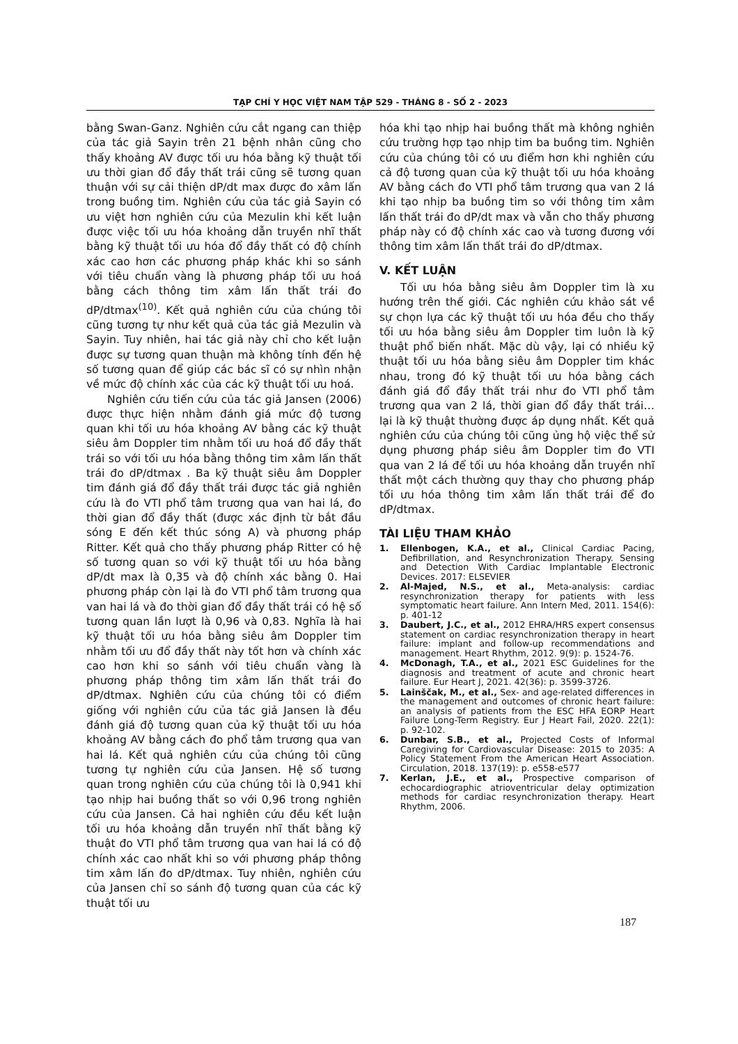TẠP CHÍ Y HỌC VIỆT NAM TẬP 529 - THÁNG 8 - SỐ 2 - 2023
bằng Swan-Ganz. Nghiên cứu cắt ngang can thiệp của tác giả Sayin trên 21 bệnh nhân cũng cho thấy khoảng AV được tối ưu hóa bằng kỹ thuật tối ưu thời gian đổ đầy thất trái cũng sẽ tương quan thuận với sự cải thiện dP/dt max được đo xâm lấn trong buồng tim. Nghiên cứu của tác giả Sayin có ưu việt hơn nghiên cứu của Mezulin khi kết luận được việc tối ưu hóa khoảng dẫn truyền nhĩ thất bằng kỹ thuật tối ưu hóa đổ đầy thất có độ chính xác cao hơn các phương pháp khác khi so sánh với tiêu chuẩn vàng là phương pháp tối ưu hoá bằng cách thông tim xâm lấn thất trái đo dP/dtmax<sup>(10)</sup>. Kết quả nghiên cứu của chúng tôi cũng tương tự như kết quả của tác giả Mezulin và Sayin. Tuy nhiên, hai tác giả này chỉ cho kết luận được sự tương quan thuận mà không tính đến hệ số tương quan để giúp các bác sĩ có sự nhìn nhận về mức độ chính xác của các kỹ thuật tối ưu hoá.
Nghiên cứu tiến cứu của tác giả Jansen (2006) được thực hiện nhằm đánh giá mức độ tương quan khi tối ưu hóa khoảng AV bằng các kỹ thuật siêu âm Doppler tim nhằm tối ưu hoá đổ đầy thất trái so với tối ưu hóa bằng thông tim xâm lấn thất trái đo dP/dtmax . Ba kỹ thuật siêu âm Doppler tim đánh giá đổ đầy thất trái được tác giả nghiên cứu là đo VTI phổ tâm trương qua van hai lá, đo thời gian đổ đầy thất (được xác định từ bắt đầu sóng E đến kết thúc sóng A) và phương pháp Ritter. Kết quả cho thấy phương pháp Ritter có hệ số tương quan so với kỹ thuật tối ưu hóa bằng dP/dt max là 0,35 và độ chính xác bằng 0. Hai phương pháp còn lại là đo VTI phổ tâm trương qua van hai lá và đo thời gian đổ đầy thất trái có hệ số tương quan lần lượt là 0,96 và 0,83. Nghĩa là hai kỹ thuật tối ưu hóa bằng siêu âm Doppler tim nhằm tối ưu đổ đầy thất này tốt hơn và chính xác cao hơn khi so sánh với tiêu chuẩn vàng là phương pháp thông tim xâm lấn thất trái đo dP/dtmax. Nghiên cứu của chúng tôi có điểm giống với nghiên cứu của tác giả Jansen là đều đánh giá độ tương quan của kỹ thuật tối ưu hóa khoảng AV bằng cách đo phổ tâm trương qua van hai lá. Kết quả nghiên cứu của chúng tôi cũng tương tự nghiên cứu của Jansen. Hệ số tương quan trong nghiên cứu của chúng tôi là 0,941 khi tạo nhịp hai buồng thất so với 0,96 trong nghiên cứu của Jansen. Cả hai nghiên cứu đều kết luận tối ưu hóa khoảng dẫn truyền nhĩ thất bằng kỹ thuật đo VTI phổ tâm trương qua van hai lá có độ chính xác cao nhất khi so với phương pháp thông tim xâm lấn đo dP/dtmax. Tuy nhiên, nghiên cứu của Jansen chỉ so sánh độ tương quan của các kỹ thuật tối ưu
hóa khi tạo nhịp hai buồng thất mà không nghiên cứu trường hợp tạo nhịp tim ba buồng tim. Nghiên cứu của chúng tôi có ưu điểm hơn khi nghiên cứu cả độ tương quan của kỹ thuật tối ưu hóa khoảng AV bằng cách đo VTI phổ tâm trương qua van 2 lá khi tạo nhịp ba buồng tim so với thông tim xâm lấn thất trái đo dP/dt max và vẫn cho thấy phương pháp này có độ chính xác cao và tương đương với thông tim xâm lấn thất trái đo dP/dtmax.
V. KẾT LUẬN
Tối ưu hóa bằng siêu âm Doppler tim là xu hướng trên thế giới. Các nghiên cứu khảo sát về sự chọn lựa các kỹ thuật tối ưu hóa đều cho thấy tối ưu hóa bằng siêu âm Doppler tim luôn là kỹ thuật phổ biến nhất. Mặc dù vậy, lại có nhiều kỹ thuật tối ưu hóa bằng siêu âm Doppler tim khác nhau, trong đó kỹ thuật tối ưu hóa bằng cách đánh giá đổ đầy thất trái như đo VTI phổ tâm trương qua van 2 lá, thời gian đổ đầy thất trái… lại là kỹ thuật thường được áp dụng nhất. Kết quả nghiên cứu của chúng tôi cũng ủng hộ việc thể sử dụng phương pháp siêu âm Doppler tim đo VTI qua van 2 lá để tối ưu hóa khoảng dẫn truyền nhĩ thất một cách thường quy thay cho phương pháp tối ưu hóa thông tim xâm lấn thất trái để đo dP/dtmax.
TÀI LIỆU THAM KHẢO
1. Ellenbogen, K.A., et al., Clinical Cardiac Pacing, Defibrillation, and Resynchronization Therapy. Sensing and Detection With Cardiac Implantable Electronic Devices. 2017: ELSEVIER
2. Al-Majed, N.S., et al., Meta-analysis: cardiac resynchronization therapy for patients with less symptomatic heart failure. Ann Intern Med, 2011. 154(6): p. 401-12
3. Daubert, J.C., et al., 2012 EHRA/HRS expert consensus statement on cardiac resynchronization therapy in heart failure: implant and follow-up recommendations and management. Heart Rhythm, 2012. 9(9): p. 1524-76.
4. McDonagh, T.A., et al., 2021 ESC Guidelines for the diagnosis and treatment of acute and chronic heart failure. Eur Heart J, 2021. 42(36): p. 3599-3726.
5. Lainščak, M., et al., Sex- and age-related differences in the management and outcomes of chronic heart failure: an analysis of patients from the ESC HFA EORP Heart Failure Long-Term Registry. Eur J Heart Fail, 2020. 22(1): p. 92-102.
6. Dunbar, S.B., et al., Projected Costs of Informal Caregiving for Cardiovascular Disease: 2015 to 2035: A Policy Statement From the American Heart Association. Circulation, 2018. 137(19): p. e558-e577
7. Kerlan, J.E., et al., Prospective comparison of echocardiographic atrioventricular delay optimization methods for cardiac resynchronization therapy. Heart Rhythm, 2006.
187